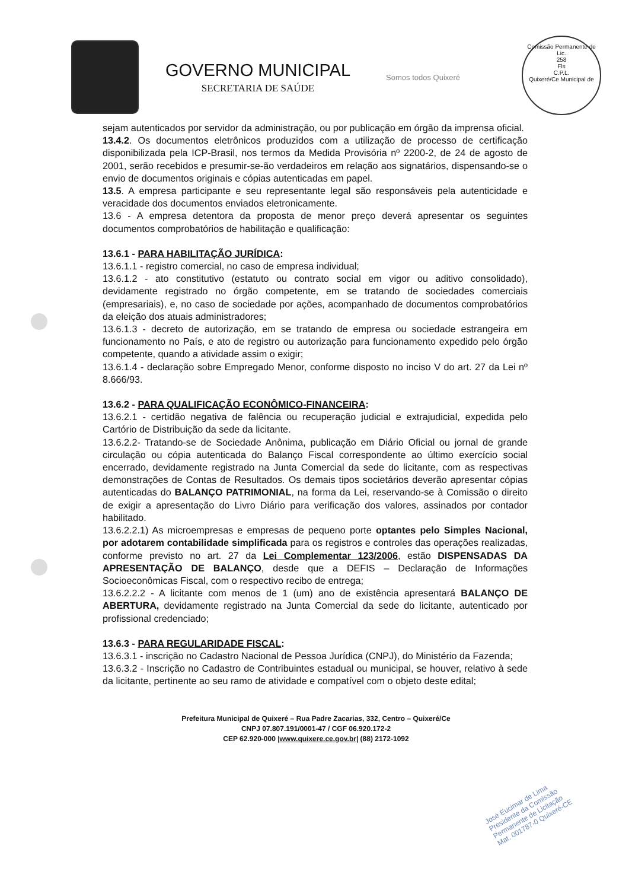GOVERNO MUNICIPAL
SECRETARIA DE SAÚDE
Somos todos Quixeré
Comissão Permanente de Lic.
258
Fls
C.P.L.
Quixeré/Ce Municipal de
sejam autenticados por servidor da administração, ou por publicação em órgão da imprensa oficial.
13.4.2. Os documentos eletrônicos produzidos com a utilização de processo de certificação disponibilizada pela ICP-Brasil, nos termos da Medida Provisória nº 2200-2, de 24 de agosto de 2001, serão recebidos e presumir-se-ão verdadeiros em relação aos signatários, dispensando-se o envio de documentos originais e cópias autenticadas em papel.
13.5. A empresa participante e seu representante legal são responsáveis pela autenticidade e veracidade dos documentos enviados eletronicamente.
13.6 - A empresa detentora da proposta de menor preço deverá apresentar os seguintes documentos comprobatórios de habilitação e qualificação:
13.6.1 - PARA HABILITAÇÃO JURÍDICA:
13.6.1.1 - registro comercial, no caso de empresa individual;
13.6.1.2 - ato constitutivo (estatuto ou contrato social em vigor ou aditivo consolidado), devidamente registrado no órgão competente, em se tratando de sociedades comerciais (empresariais), e, no caso de sociedade por ações, acompanhado de documentos comprobatórios da eleição dos atuais administradores;
13.6.1.3 - decreto de autorização, em se tratando de empresa ou sociedade estrangeira em funcionamento no País, e ato de registro ou autorização para funcionamento expedido pelo órgão competente, quando a atividade assim o exigir;
13.6.1.4 - declaração sobre Empregado Menor, conforme disposto no inciso V do art. 27 da Lei nº 8.666/93.
13.6.2 - PARA QUALIFICAÇÃO ECONÔMICO-FINANCEIRA:
13.6.2.1 - certidão negativa de falência ou recuperação judicial e extrajudicial, expedida pelo Cartório de Distribuição da sede da licitante.
13.6.2.2- Tratando-se de Sociedade Anônima, publicação em Diário Oficial ou jornal de grande circulação ou cópia autenticada do Balanço Fiscal correspondente ao último exercício social encerrado, devidamente registrado na Junta Comercial da sede do licitante, com as respectivas demonstrações de Contas de Resultados. Os demais tipos societários deverão apresentar cópias autenticadas do BALANÇO PATRIMONIAL, na forma da Lei, reservando-se à Comissão o direito de exigir a apresentação do Livro Diário para verificação dos valores, assinados por contador habilitado.
13.6.2.2.1) As microempresas e empresas de pequeno porte optantes pelo Simples Nacional, por adotarem contabilidade simplificada para os registros e controles das operações realizadas, conforme previsto no art. 27 da Lei Complementar 123/2006, estão DISPENSADAS DA APRESENTAÇÃO DE BALANÇO, desde que a DEFIS – Declaração de Informações Socioeconômicas Fiscal, com o respectivo recibo de entrega;
13.6.2.2.2 - A licitante com menos de 1 (um) ano de existência apresentará BALANÇO DE ABERTURA, devidamente registrado na Junta Comercial da sede do licitante, autenticado por profissional credenciado;
13.6.3 - PARA REGULARIDADE FISCAL:
13.6.3.1 - inscrição no Cadastro Nacional de Pessoa Jurídica (CNPJ), do Ministério da Fazenda;
13.6.3.2 - Inscrição no Cadastro de Contribuintes estadual ou municipal, se houver, relativo à sede da licitante, pertinente ao seu ramo de atividade e compatível com o objeto deste edital;
Prefeitura Municipal de Quixeré – Rua Padre Zacarias, 332, Centro – Quixeré/Ce
CNPJ 07.807.191/0001-47 / CGF 06.920.172-2
CEP 62.920-000 |www.quixere.ce.gov.br| (88) 2172-1092
José Eucimar de Lima
Presidente da Comissão
Permanente de Licitação
Mat. 001787-0 Quixeré-CE